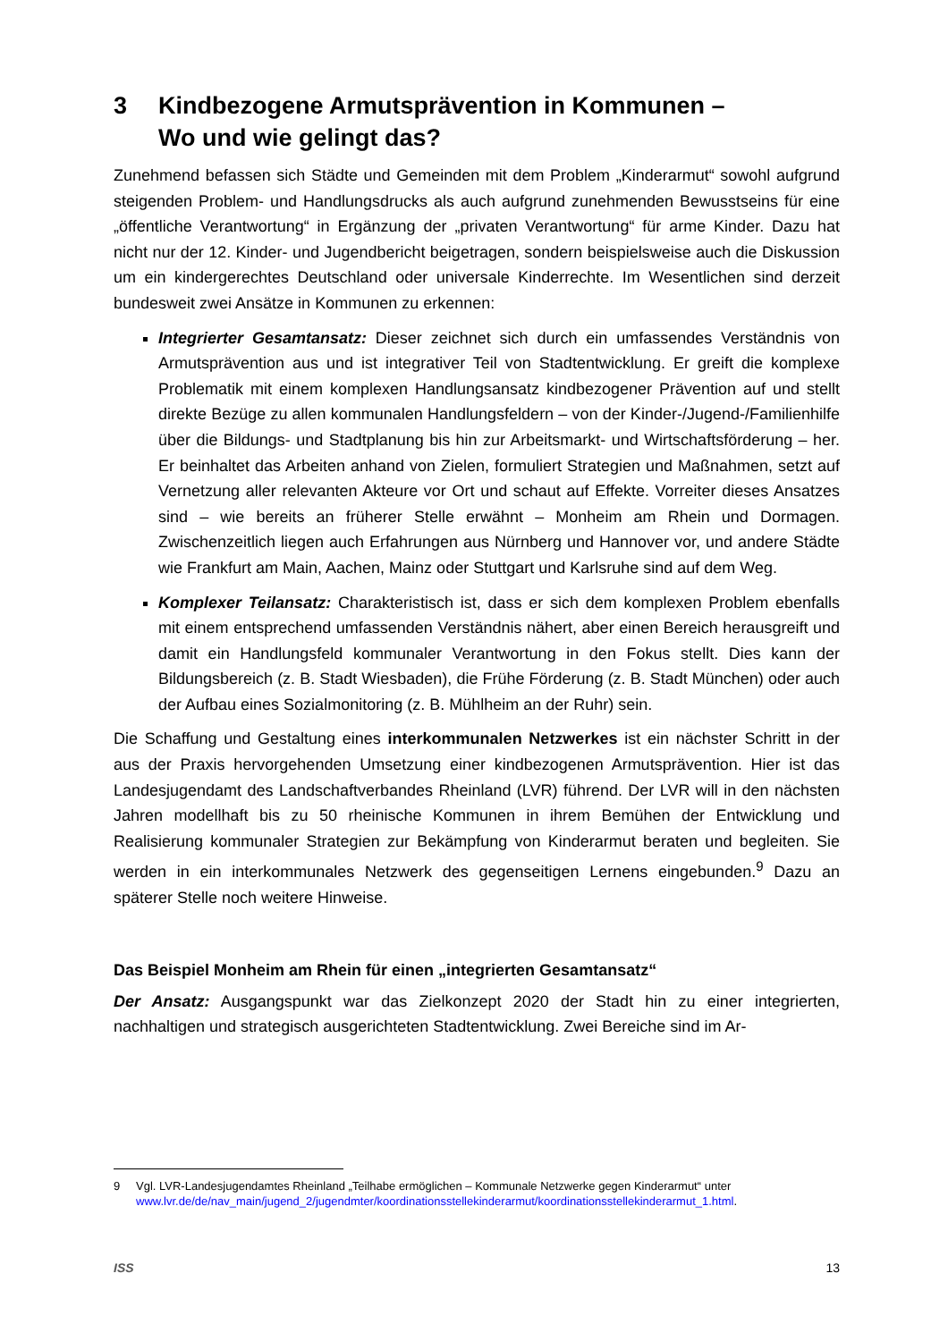3 Kindbezogene Armutsprävention in Kommunen –
Wo und wie gelingt das?
Zunehmend befassen sich Städte und Gemeinden mit dem Problem „Kinderarmut“ sowohl aufgrund steigenden Problem- und Handlungsdrucks als auch aufgrund zunehmenden Bewusstseins für eine „öffentliche Verantwortung“ in Ergänzung der „privaten Verantwortung“ für arme Kinder. Dazu hat nicht nur der 12. Kinder- und Jugendbericht beigetragen, sondern beispielsweise auch die Diskussion um ein kindergerechtes Deutschland oder universale Kinderrechte. Im Wesentlichen sind derzeit bundesweit zwei Ansätze in Kommunen zu erkennen:
Integrierter Gesamtansatz: Dieser zeichnet sich durch ein umfassendes Verständnis von Armutsprävention aus und ist integrativer Teil von Stadtentwicklung. Er greift die komplexe Problematik mit einem komplexen Handlungsansatz kindbezogener Prävention auf und stellt direkte Bezüge zu allen kommunalen Handlungsfeldern – von der Kinder-/Jugend-/Familienhilfe über die Bildungs- und Stadtplanung bis hin zur Arbeitsmarkt- und Wirtschaftsförderung – her. Er beinhaltet das Arbeiten anhand von Zielen, formuliert Strategien und Maßnahmen, setzt auf Vernetzung aller relevanten Akteure vor Ort und schaut auf Effekte. Vorreiter dieses Ansatzes sind – wie bereits an früherer Stelle erwähnt – Monheim am Rhein und Dormagen. Zwischenzeitlich liegen auch Erfahrungen aus Nürnberg und Hannover vor, und andere Städte wie Frankfurt am Main, Aachen, Mainz oder Stuttgart und Karlsruhe sind auf dem Weg.
Komplexer Teilansatz: Charakteristisch ist, dass er sich dem komplexen Problem ebenfalls mit einem entsprechend umfassenden Verständnis nähert, aber einen Bereich herausgreift und damit ein Handlungsfeld kommunaler Verantwortung in den Fokus stellt. Dies kann der Bildungsbereich (z. B. Stadt Wiesbaden), die Frühe Förderung (z. B. Stadt München) oder auch der Aufbau eines Sozialmonitoring (z. B. Mühlheim an der Ruhr) sein.
Die Schaffung und Gestaltung eines interkommunalen Netzwerkes ist ein nächster Schritt in der aus der Praxis hervorgehenden Umsetzung einer kindbezogenen Armutsprävention. Hier ist das Landesjugendamt des Landschaftverbandes Rheinland (LVR) führend. Der LVR will in den nächsten Jahren modellhaft bis zu 50 rheinische Kommunen in ihrem Bemühen der Entwicklung und Realisierung kommunaler Strategien zur Bekämpfung von Kinderarmut beraten und begleiten. Sie werden in ein interkommunales Netzwerk des gegenseitigen Lernens eingebunden.<sup>9</sup> Dazu an späterer Stelle noch weitere Hinweise.
Das Beispiel Monheim am Rhein für einen „integrierten Gesamtansatz“
Der Ansatz: Ausgangspunkt war das Zielkonzept 2020 der Stadt hin zu einer integrierten, nachhaltigen und strategisch ausgerichteten Stadtentwicklung. Zwei Bereiche sind im Ar-
9 Vgl. LVR-Landesjugendamtes Rheinland „Teilhabe ermöglichen – Kommunale Netzwerke gegen Kinderarmut“ unter www.lvr.de/de/nav_main/jugend_2/jugendmter/koordinationsstellekinderarmut/koordinationsstellekinderarmut_1.html.
ISS 13